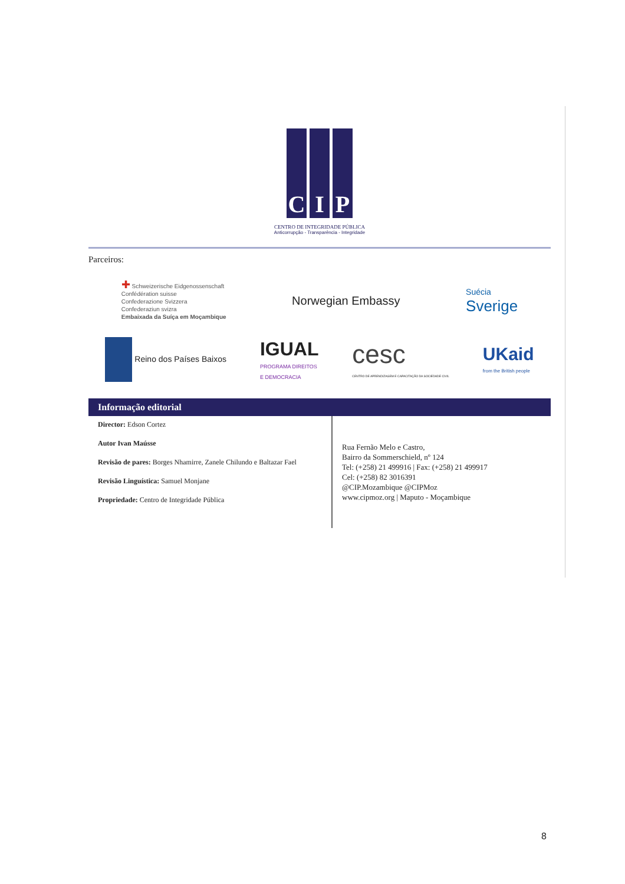C I P
CENTRO DE INTEGRIDADE PÚBLICA
Anticorrupção - Transparência - Integridade
Parceiros:
✚ Schweizerische Eidgenossenschaft
Confédération suisse
Confederazione Svizzera
Confederaziun svizra
Embaixada da Suíça em Moçambique
Norwegian Embassy
Suécia
Sverige
Reino dos Países Baixos
IGUAL
PROGRAMA DIREITOS
E DEMOCRACIA
cesc
CENTRO DE APRENDIZAGEM E CAPACITAÇÃO DA SOCIEDADE CIVIL
UKaid
from the British people
Informação editorial
Director: Edson Cortez
Autor Ivan Maússe
Revisão de pares: Borges Nhamirre, Zanele Chilundo e Baltazar Fael
Revisão Linguística: Samuel Monjane
Propriedade: Centro de Integridade Pública
Rua Fernão Melo e Castro,
Bairro da Sommerschield, nº 124
Tel: (+258) 21 499916 | Fax: (+258) 21 499917
Cel: (+258) 82 3016391
@CIP.Mozambique @CIPMoz
www.cipmoz.org | Maputo - Moçambique
8